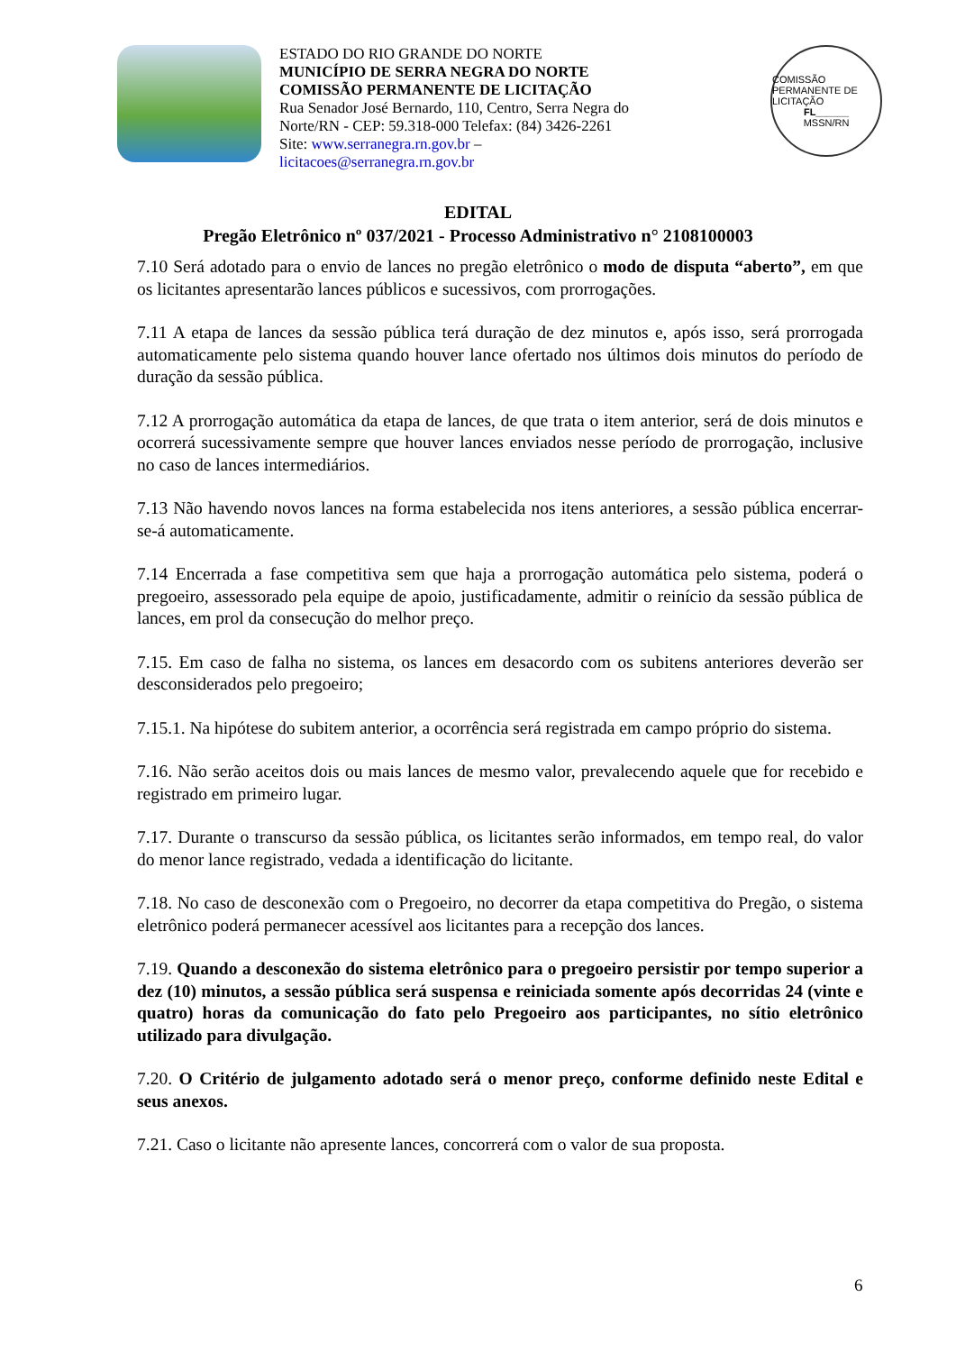ESTADO DO RIO GRANDE DO NORTE
MUNICÍPIO DE SERRA NEGRA DO NORTE
COMISSÃO PERMANENTE DE LICITAÇÃO
Rua Senador José Bernardo, 110, Centro, Serra Negra do Norte/RN - CEP: 59.318-000 Telefax: (84) 3426-2261
Site: www.serranegra.rn.gov.br – licitacoes@serranegra.rn.gov.br
COMISSÃO PERMANENTE DE LICITAÇÃO
FL______
MSSN/RN
EDITAL
Pregão Eletrônico nº 037/2021 - Processo Administrativo n° 2108100003
7.10 Será adotado para o envio de lances no pregão eletrônico o modo de disputa “aberto”, em que os licitantes apresentarão lances públicos e sucessivos, com prorrogações.
7.11 A etapa de lances da sessão pública terá duração de dez minutos e, após isso, será prorrogada automaticamente pelo sistema quando houver lance ofertado nos últimos dois minutos do período de duração da sessão pública.
7.12 A prorrogação automática da etapa de lances, de que trata o item anterior, será de dois minutos e ocorrerá sucessivamente sempre que houver lances enviados nesse período de prorrogação, inclusive no caso de lances intermediários.
7.13 Não havendo novos lances na forma estabelecida nos itens anteriores, a sessão pública encerrar-se-á automaticamente.
7.14 Encerrada a fase competitiva sem que haja a prorrogação automática pelo sistema, poderá o pregoeiro, assessorado pela equipe de apoio, justificadamente, admitir o reinício da sessão pública de lances, em prol da consecução do melhor preço.
7.15. Em caso de falha no sistema, os lances em desacordo com os subitens anteriores deverão ser desconsiderados pelo pregoeiro;
7.15.1. Na hipótese do subitem anterior, a ocorrência será registrada em campo próprio do sistema.
7.16. Não serão aceitos dois ou mais lances de mesmo valor, prevalecendo aquele que for recebido e registrado em primeiro lugar.
7.17. Durante o transcurso da sessão pública, os licitantes serão informados, em tempo real, do valor do menor lance registrado, vedada a identificação do licitante.
7.18. No caso de desconexão com o Pregoeiro, no decorrer da etapa competitiva do Pregão, o sistema eletrônico poderá permanecer acessível aos licitantes para a recepção dos lances.
7.19. Quando a desconexão do sistema eletrônico para o pregoeiro persistir por tempo superior a dez (10) minutos, a sessão pública será suspensa e reiniciada somente após decorridas 24 (vinte e quatro) horas da comunicação do fato pelo Pregoeiro aos participantes, no sítio eletrônico utilizado para divulgação.
7.20. O Critério de julgamento adotado será o menor preço, conforme definido neste Edital e seus anexos.
7.21. Caso o licitante não apresente lances, concorrerá com o valor de sua proposta.
6